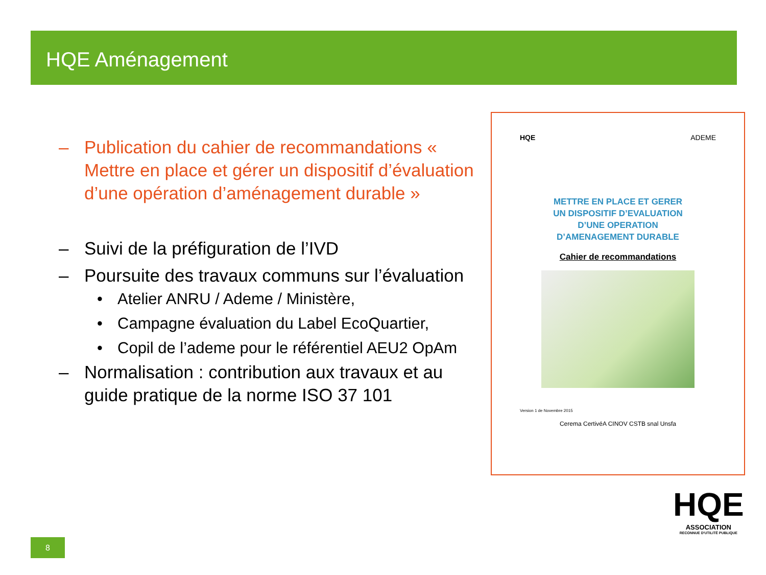HQE Aménagement
– Publication du cahier de recommandations « Mettre en place et gérer un dispositif d’évaluation d’une opération d’aménagement durable »
– Suivi de la préfiguration de l’IVD
– Poursuite des travaux communs sur l’évaluation
• Atelier ANRU / Ademe / Ministère,
• Campagne évaluation du Label EcoQuartier,
• Copil de l’ademe pour le référentiel AEU2 OpAm
– Normalisation : contribution aux travaux et au guide pratique de la norme ISO 37 101
HQE ADEME
METTRE EN PLACE ET GERER
UN DISPOSITIF D’EVALUATION
D’UNE OPERATION
D’AMENAGEMENT DURABLE
Cahier de recommandations
Version 1 de Novembre 2015
Cerema CertivéA CINOV CSTB snal Unsfa
8
HQE
ASSOCIATION
RECONNUE D'UTILITÉ PUBLIQUE